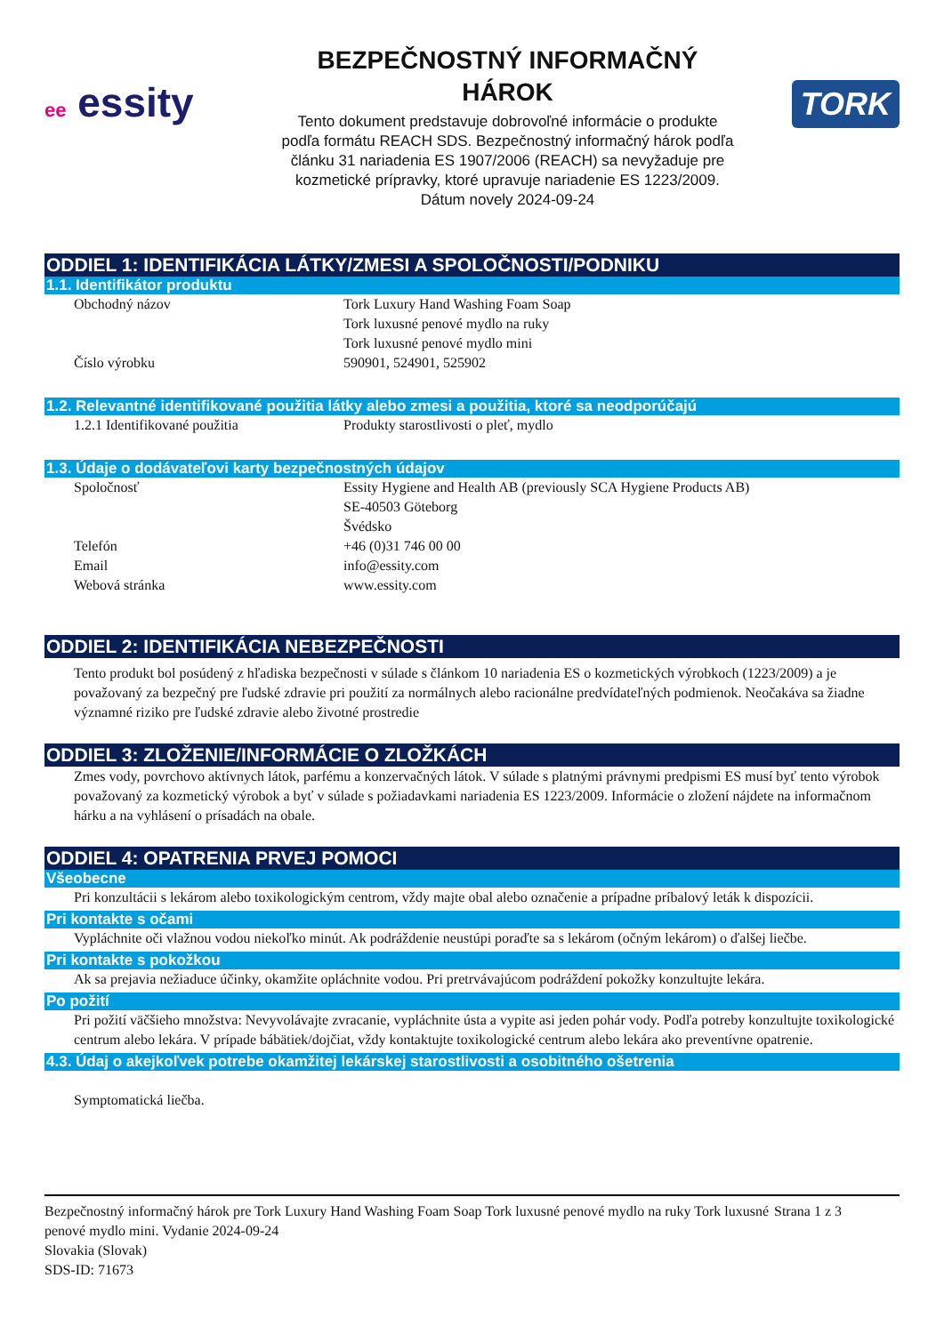ee essity
BEZPEČNOSTNÝ INFORMAČNÝ
HÁROK
Tento dokument predstavuje dobrovoľné informácie o produkte
podľa formátu REACH SDS. Bezpečnostný informačný hárok podľa
článku 31 nariadenia ES 1907/2006 (REACH) sa nevyžaduje pre
kozmetické prípravky, ktoré upravuje nariadenie ES 1223/2009.
Dátum novely 2024-09-24
TORK
ODDIEL 1: IDENTIFIKÁCIA LÁTKY/ZMESI A SPOLOČNOSTI/PODNIKU
1.1. Identifikátor produktu
Obchodný názov Tork Luxury Hand Washing Foam Soap
Tork luxusné penové mydlo na ruky
Tork luxusné penové mydlo mini
Číslo výrobku 590901, 524901, 525902
1.2. Relevantné identifikované použitia látky alebo zmesi a použitia, ktoré sa neodporúčajú
1.2.1 Identifikované použitia Produkty starostlivosti o pleť, mydlo
1.3. Údaje o dodávateľovi karty bezpečnostných údajov
Spoločnosť Essity Hygiene and Health AB (previously SCA Hygiene Products AB)
SE-40503 Göteborg
Švédsko
Telefón +46 (0)31 746 00 00
Email info@essity.com
Webová stránka www.essity.com
ODDIEL 2: IDENTIFIKÁCIA NEBEZPEČNOSTI
Tento produkt bol posúdený z hľadiska bezpečnosti v súlade s článkom 10 nariadenia ES o kozmetických výrobkoch (1223/2009) a je považovaný za bezpečný pre ľudské zdravie pri použití za normálnych alebo racionálne predvídateľných podmienok. Neočakáva sa žiadne významné riziko pre ľudské zdravie alebo životné prostredie
ODDIEL 3: ZLOŽENIE/INFORMÁCIE O ZLOŽKÁCH
Zmes vody, povrchovo aktívnych látok, parfému a konzervačných látok. V súlade s platnými právnymi predpismi ES musí byť tento výrobok považovaný za kozmetický výrobok a byť v súlade s požiadavkami nariadenia ES 1223/2009. Informácie o zložení nájdete na informačnom hárku a na vyhlásení o prísadách na obale.
ODDIEL 4: OPATRENIA PRVEJ POMOCI
Všeobecne
Pri konzultácii s lekárom alebo toxikologickým centrom, vždy majte obal alebo označenie a prípadne príbalový leták k dispozícii.
Pri kontakte s očami
Vypláchnite oči vlažnou vodou niekoľko minút. Ak podráždenie neustúpi poraďte sa s lekárom (očným lekárom) o ďalšej liečbe.
Pri kontakte s pokožkou
Ak sa prejavia nežiaduce účinky, okamžite opláchnite vodou. Pri pretrvávajúcom podráždení pokožky konzultujte lekára.
Po požití
Pri požití väčšieho množstva: Nevyvolávajte zvracanie, vypláchnite ústa a vypite asi jeden pohár vody. Podľa potreby konzultujte toxikologické centrum alebo lekára. V prípade bábätiek/dojčiat, vždy kontaktujte toxikologické centrum alebo lekára ako preventívne opatrenie.
4.3. Údaj o akejkoľvek potrebe okamžitej lekárskej starostlivosti a osobitného ošetrenia
Symptomatická liečba.
Bezpečnostný informačný hárok pre Tork Luxury Hand Washing Foam Soap Tork luxusné penové mydlo na ruky Tork luxusné penové mydlo mini. Vydanie 2024-09-24
Slovakia (Slovak)
SDS-ID: 71673
Strana 1 z 3